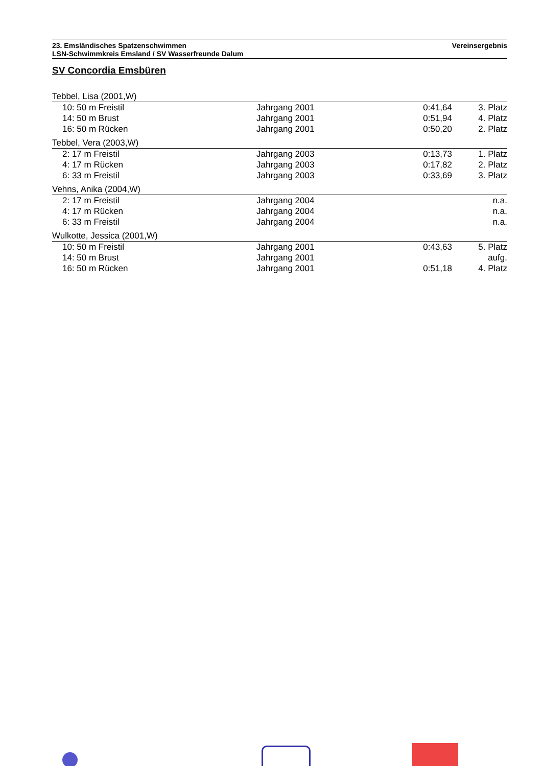Vereinsergebnis 23. Emsländisches Spatzenschwimmen
LSN-Schwimmkreis Emsland / SV Wasserfreunde Dalum
SV Concordia Emsbüren
| Tebbel, Lisa (2001,W) | | | |
| 10: 50 m Freistil | Jahrgang 2001 | 0:41,64 | 3. Platz |
| 14: 50 m Brust | Jahrgang 2001 | 0:51,94 | 4. Platz |
| 16: 50 m Rücken | Jahrgang 2001 | 0:50,20 | 2. Platz |
| Tebbel, Vera (2003,W) | | | |
| 2: 17 m Freistil | Jahrgang 2003 | 0:13,73 | 1. Platz |
| 4: 17 m Rücken | Jahrgang 2003 | 0:17,82 | 2. Platz |
| 6: 33 m Freistil | Jahrgang 2003 | 0:33,69 | 3. Platz |
| Vehns, Anika (2004,W) | | | |
| 2: 17 m Freistil | Jahrgang 2004 | | n.a. |
| 4: 17 m Rücken | Jahrgang 2004 | | n.a. |
| 6: 33 m Freistil | Jahrgang 2004 | | n.a. |
| Wulkotte, Jessica (2001,W) | | | |
| 10: 50 m Freistil | Jahrgang 2001 | 0:43,63 | 5. Platz |
| 14: 50 m Brust | Jahrgang 2001 | | aufg. |
| 16: 50 m Rücken | Jahrgang 2001 | 0:51,18 | 4. Platz |